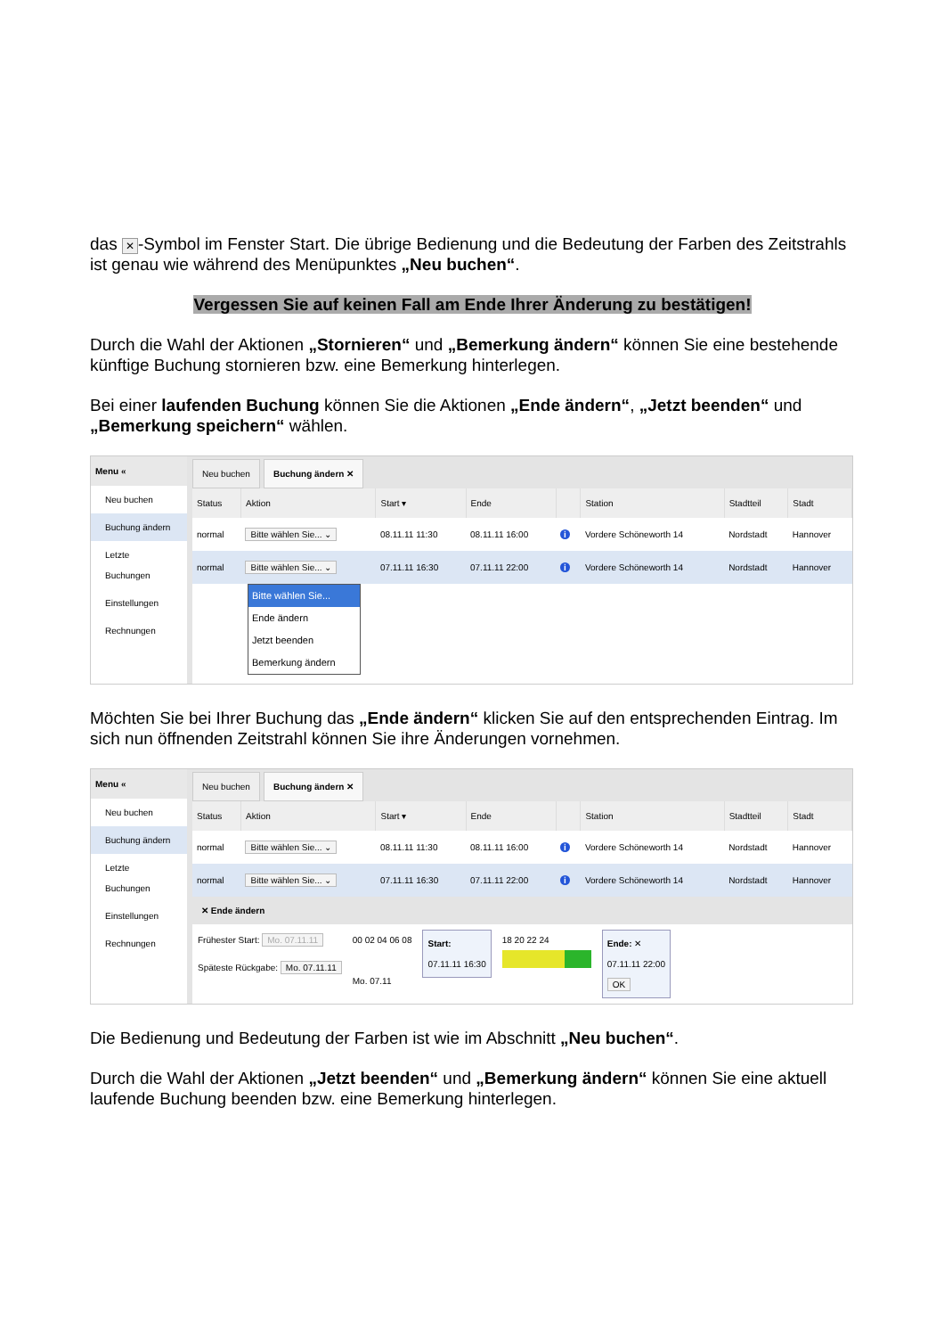das ✕ -Symbol im Fenster Start. Die übrige Bedienung und die Bedeutung der Farben des Zeitstrahls ist genau wie während des Menüpunktes „Neu buchen“.
Vergessen Sie auf keinen Fall am Ende Ihrer Änderung zu bestätigen!
Durch die Wahl der Aktionen „Stornieren“ und „Bemerkung ändern“ können Sie eine bestehende künftige Buchung stornieren bzw. eine Bemerkung hinterlegen.
Bei einer laufenden Buchung können Sie die Aktionen „Ende ändern“, „Jetzt beenden“ und „Bemerkung speichern“ wählen.
Menu «
Neu buchen
Buchung ändern
Letzte Buchungen
Einstellungen
Rechnungen
Neu buchen Buchung ändern ✕
| Status | Aktion | Start ▾ | Ende | | Station | Stadtteil | Stadt |
| --- | --- | --- | --- | --- | --- | --- | --- |
| normal | Bitte wählen Sie... ⌄ | 08.11.11 11:30 | 08.11.11 16:00 | i | Vordere Schöneworth 14 | Nordstadt | Hannover |
| normal | Bitte wählen Sie... ⌄ | 07.11.11 16:30 | 07.11.11 22:00 | i | Vordere Schöneworth 14 | Nordstadt | Hannover |
Bitte wählen Sie...
Ende ändern
Jetzt beenden
Bemerkung ändern
Möchten Sie bei Ihrer Buchung das „Ende ändern“ klicken Sie auf den entsprechenden Eintrag. Im sich nun öffnenden Zeitstrahl können Sie ihre Änderungen vornehmen.
Menu «
Neu buchen
Buchung ändern
Letzte Buchungen
Einstellungen
Rechnungen
Neu buchen Buchung ändern ✕
| Status | Aktion | Start ▾ | Ende | | Station | Stadtteil | Stadt |
| --- | --- | --- | --- | --- | --- | --- | --- |
| normal | Bitte wählen Sie... ⌄ | 08.11.11 11:30 | 08.11.11 16:00 | i | Vordere Schöneworth 14 | Nordstadt | Hannover |
| normal | Bitte wählen Sie... ⌄ | 07.11.11 16:30 | 07.11.11 22:00 | i | Vordere Schöneworth 14 | Nordstadt | Hannover |
✕ Ende ändern
Frühester Start: Mo. 07.11.11
Späteste Rückgabe: Mo. 07.11.11
00 02 04 06 08
Mo. 07.11
Start:
07.11.11 16:30
18 20 22 24
Ende: ✕
07.11.11 22:00
OK
Die Bedienung und Bedeutung der Farben ist wie im Abschnitt „Neu buchen“.
Durch die Wahl der Aktionen „Jetzt beenden“ und „Bemerkung ändern“ können Sie eine aktuell laufende Buchung beenden bzw. eine Bemerkung hinterlegen.